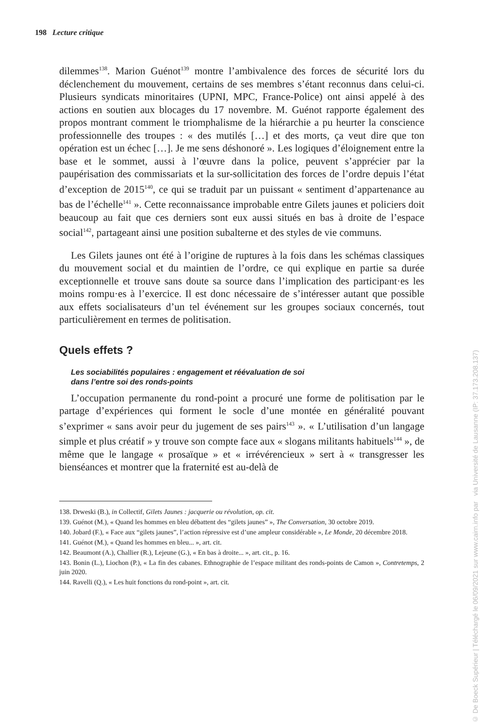198 Lecture critique
dilemmes<sup>138</sup>. Marion Guénot<sup>139</sup> montre l’ambivalence des forces de sécurité lors du déclenchement du mouvement, certains de ses membres s’étant reconnus dans celui-ci. Plusieurs syndicats minoritaires (UPNI, MPC, France-Police) ont ainsi appelé à des actions en soutien aux blocages du 17 novembre. M. Guénot rapporte également des propos montrant comment le triomphalisme de la hiérarchie a pu heurter la conscience professionnelle des troupes : « des mutilés […] et des morts, ça veut dire que ton opération est un échec […]. Je me sens déshonoré ». Les logiques d’éloignement entre la base et le sommet, aussi à l’œuvre dans la police, peuvent s’apprécier par la paupérisation des commissariats et la sur-sollicitation des forces de l’ordre depuis l’état d’exception de 2015<sup>140</sup>, ce qui se traduit par un puissant « sentiment d’appartenance au bas de l’échelle<sup>141</sup> ». Cette reconnaissance improbable entre Gilets jaunes et policiers doit beaucoup au fait que ces derniers sont eux aussi situés en bas à droite de l’espace social<sup>142</sup>, partageant ainsi une position subalterne et des styles de vie communs.
Les Gilets jaunes ont été à l’origine de ruptures à la fois dans les schémas classiques du mouvement social et du maintien de l’ordre, ce qui explique en partie sa durée exceptionnelle et trouve sans doute sa source dans l’implication des participant·es les moins rompu·es à l’exercice. Il est donc nécessaire de s’intéresser autant que possible aux effets socialisateurs d’un tel événement sur les groupes sociaux concernés, tout particulièrement en termes de politisation.
Quels effets ?
Les sociabilités populaires : engagement et réévaluation de soi
dans l’entre soi des ronds-points
L’occupation permanente du rond-point a procuré une forme de politisation par le partage d’expériences qui forment le socle d’une montée en généralité pouvant s’exprimer « sans avoir peur du jugement de ses pairs<sup>143</sup> ». « L’utilisation d’un langage simple et plus créatif » y trouve son compte face aux « slogans militants habituels<sup>144</sup> », de même que le langage « prosaïque » et « irrévérencieux » sert à « transgresser les bienséances et montrer que la fraternité est au-delà de
138. Drweski (B.), in Collectif, Gilets Jaunes : jacquerie ou révolution, op. cit.
139. Guénot (M.), « Quand les hommes en bleu débattent des “gilets jaunes” », The Conversation, 30 octobre 2019.
140. Jobard (F.), « Face aux “gilets jaunes”, l’action répressive est d’une ampleur considérable », Le Monde, 20 décembre 2018.
141. Guénot (M.), « Quand les hommes en bleu... », art. cit.
142. Beaumont (A.), Challier (R.), Lejeune (G.), « En bas à droite... », art. cit., p. 16.
143. Bonin (L.), Liochon (P.), « La fin des cabanes. Ethnographie de l’espace militant des ronds-points de Camon », Contretemps, 2 juin 2020.
144. Ravelli (Q.), « Les huit fonctions du rond-point », art. cit.
© De Boeck Supérieur | Téléchargé le 06/09/2021 sur www.cairn.info par via Université de Lausanne (IP: 37.173.208.137)